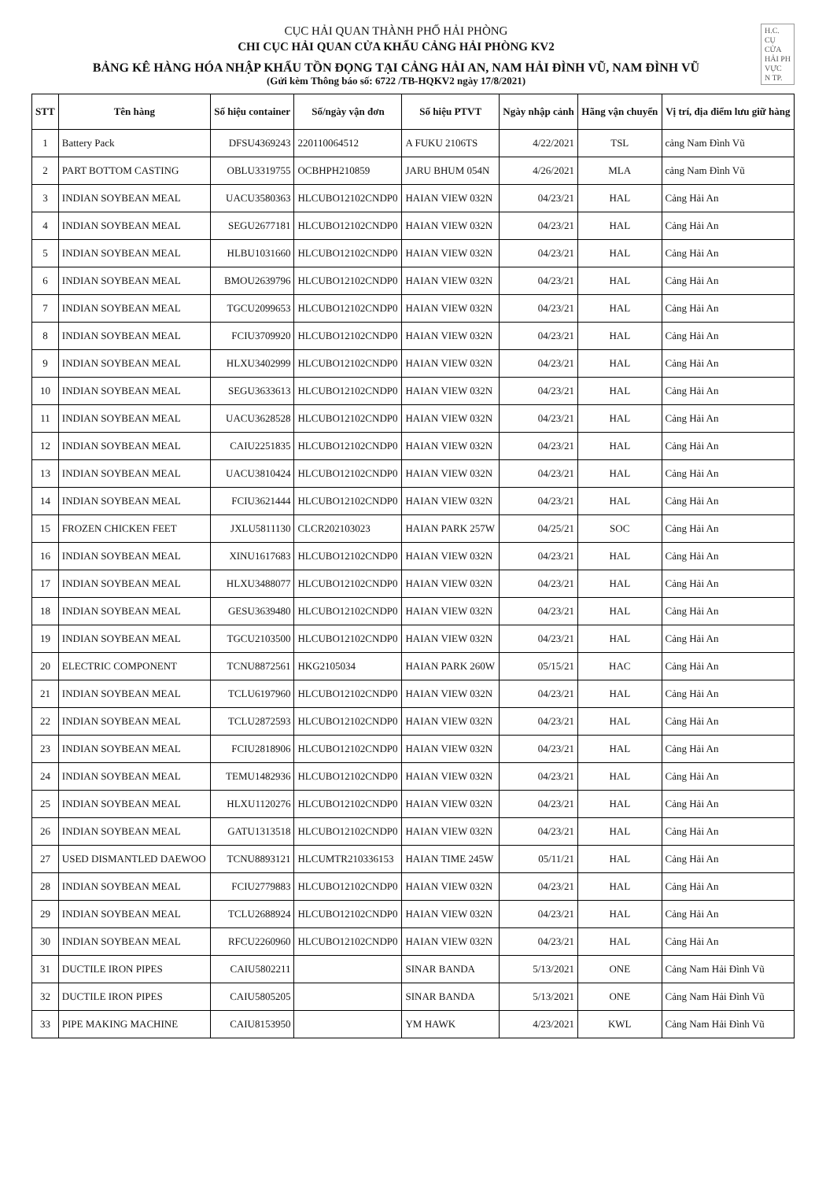H.C.
CỤ
CỬA
HẢI PH
VỰC
N TP.
CỤC HẢI QUAN THÀNH PHỐ HẢI PHÒNG
CHI CỤC HẢI QUAN CỬA KHẨU CẢNG HẢI PHÒNG KV2
BẢNG KÊ HÀNG HÓA NHẬP KHẨU TỒN ĐỌNG TẠI CẢNG HẢI AN, NAM HẢI ĐÌNH VŨ, NAM ĐÌNH VŨ
(Gửi kèm Thông báo số: 6722 /TB-HQKV2 ngày 17/8/2021)
| STT | Tên hàng | Số hiệu container | Số/ngày vận đơn | Số hiệu PTVT | Ngày nhập cảnh | Hãng vận chuyển | Vị trí, địa điểm lưu giữ hàng |
| --- | --- | --- | --- | --- | --- | --- | --- |
| 1 | Battery Pack | DFSU4369243 | 220110064512 | A FUKU 2106TS | 4/22/2021 | TSL | cảng Nam Đình Vũ |
| 2 | PART BOTTOM CASTING | OBLU3319755 | OCBHPH210859 | JARU BHUM 054N | 4/26/2021 | MLA | cảng Nam Đình Vũ |
| 3 | INDIAN SOYBEAN MEAL | UACU3580363 | HLCUBO12102CNDP0 | HAIAN VIEW 032N | 04/23/21 | HAL | Cảng Hải An |
| 4 | INDIAN SOYBEAN MEAL | SEGU2677181 | HLCUBO12102CNDP0 | HAIAN VIEW 032N | 04/23/21 | HAL | Cảng Hải An |
| 5 | INDIAN SOYBEAN MEAL | HLBU1031660 | HLCUBO12102CNDP0 | HAIAN VIEW 032N | 04/23/21 | HAL | Cảng Hải An |
| 6 | INDIAN SOYBEAN MEAL | BMOU2639796 | HLCUBO12102CNDP0 | HAIAN VIEW 032N | 04/23/21 | HAL | Cảng Hải An |
| 7 | INDIAN SOYBEAN MEAL | TGCU2099653 | HLCUBO12102CNDP0 | HAIAN VIEW 032N | 04/23/21 | HAL | Cảng Hải An |
| 8 | INDIAN SOYBEAN MEAL | FCIU3709920 | HLCUBO12102CNDP0 | HAIAN VIEW 032N | 04/23/21 | HAL | Cảng Hải An |
| 9 | INDIAN SOYBEAN MEAL | HLXU3402999 | HLCUBO12102CNDP0 | HAIAN VIEW 032N | 04/23/21 | HAL | Cảng Hải An |
| 10 | INDIAN SOYBEAN MEAL | SEGU3633613 | HLCUBO12102CNDP0 | HAIAN VIEW 032N | 04/23/21 | HAL | Cảng Hải An |
| 11 | INDIAN SOYBEAN MEAL | UACU3628528 | HLCUBO12102CNDP0 | HAIAN VIEW 032N | 04/23/21 | HAL | Cảng Hải An |
| 12 | INDIAN SOYBEAN MEAL | CAIU2251835 | HLCUBO12102CNDP0 | HAIAN VIEW 032N | 04/23/21 | HAL | Cảng Hải An |
| 13 | INDIAN SOYBEAN MEAL | UACU3810424 | HLCUBO12102CNDP0 | HAIAN VIEW 032N | 04/23/21 | HAL | Cảng Hải An |
| 14 | INDIAN SOYBEAN MEAL | FCIU3621444 | HLCUBO12102CNDP0 | HAIAN VIEW 032N | 04/23/21 | HAL | Cảng Hải An |
| 15 | FROZEN CHICKEN FEET | JXLU5811130 | CLCR202103023 | HAIAN PARK 257W | 04/25/21 | SOC | Cảng Hải An |
| 16 | INDIAN SOYBEAN MEAL | XINU1617683 | HLCUBO12102CNDP0 | HAIAN VIEW 032N | 04/23/21 | HAL | Cảng Hải An |
| 17 | INDIAN SOYBEAN MEAL | HLXU3488077 | HLCUBO12102CNDP0 | HAIAN VIEW 032N | 04/23/21 | HAL | Cảng Hải An |
| 18 | INDIAN SOYBEAN MEAL | GESU3639480 | HLCUBO12102CNDP0 | HAIAN VIEW 032N | 04/23/21 | HAL | Cảng Hải An |
| 19 | INDIAN SOYBEAN MEAL | TGCU2103500 | HLCUBO12102CNDP0 | HAIAN VIEW 032N | 04/23/21 | HAL | Cảng Hải An |
| 20 | ELECTRIC COMPONENT | TCNU8872561 | HKG2105034 | HAIAN PARK 260W | 05/15/21 | HAC | Cảng Hải An |
| 21 | INDIAN SOYBEAN MEAL | TCLU6197960 | HLCUBO12102CNDP0 | HAIAN VIEW 032N | 04/23/21 | HAL | Cảng Hải An |
| 22 | INDIAN SOYBEAN MEAL | TCLU2872593 | HLCUBO12102CNDP0 | HAIAN VIEW 032N | 04/23/21 | HAL | Cảng Hải An |
| 23 | INDIAN SOYBEAN MEAL | FCIU2818906 | HLCUBO12102CNDP0 | HAIAN VIEW 032N | 04/23/21 | HAL | Cảng Hải An |
| 24 | INDIAN SOYBEAN MEAL | TEMU1482936 | HLCUBO12102CNDP0 | HAIAN VIEW 032N | 04/23/21 | HAL | Cảng Hải An |
| 25 | INDIAN SOYBEAN MEAL | HLXU1120276 | HLCUBO12102CNDP0 | HAIAN VIEW 032N | 04/23/21 | HAL | Cảng Hải An |
| 26 | INDIAN SOYBEAN MEAL | GATU1313518 | HLCUBO12102CNDP0 | HAIAN VIEW 032N | 04/23/21 | HAL | Cảng Hải An |
| 27 | USED DISMANTLED DAEWOO | TCNU8893121 | HLCUMTR210336153 | HAIAN TIME 245W | 05/11/21 | HAL | Cảng Hải An |
| 28 | INDIAN SOYBEAN MEAL | FCIU2779883 | HLCUBO12102CNDP0 | HAIAN VIEW 032N | 04/23/21 | HAL | Cảng Hải An |
| 29 | INDIAN SOYBEAN MEAL | TCLU2688924 | HLCUBO12102CNDP0 | HAIAN VIEW 032N | 04/23/21 | HAL | Cảng Hải An |
| 30 | INDIAN SOYBEAN MEAL | RFCU2260960 | HLCUBO12102CNDP0 | HAIAN VIEW 032N | 04/23/21 | HAL | Cảng Hải An |
| 31 | DUCTILE IRON PIPES | CAIU5802211 | | SINAR BANDA | 5/13/2021 | ONE | Cảng Nam Hải Đình Vũ |
| 32 | DUCTILE IRON PIPES | CAIU5805205 | | SINAR BANDA | 5/13/2021 | ONE | Cảng Nam Hải Đình Vũ |
| 33 | PIPE MAKING MACHINE | CAIU8153950 | | YM HAWK | 4/23/2021 | KWL | Cảng Nam Hải Đình Vũ |